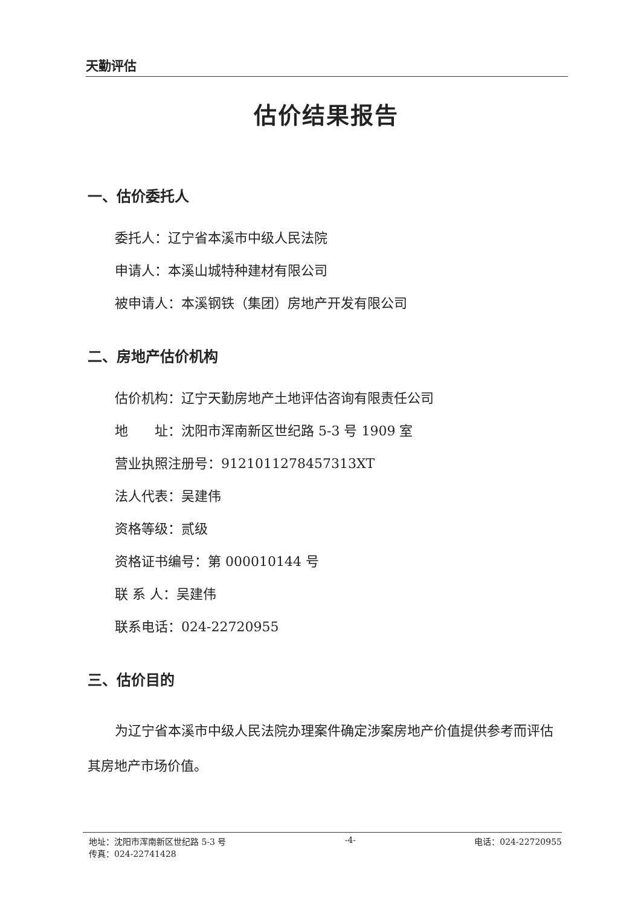天勤评估
估价结果报告
一、估价委托人
委托人：辽宁省本溪市中级人民法院
申请人：本溪山城特种建材有限公司
被申请人：本溪钢铁（集团）房地产开发有限公司
二、房地产估价机构
估价机构：辽宁天勤房地产土地评估咨询有限责任公司
地  址：沈阳市浑南新区世纪路 5-3 号 1909 室
营业执照注册号：9121011278457313XT
法人代表：吴建伟
资格等级：贰级
资格证书编号：第 000010144 号
联 系 人：吴建伟
联系电话：024-22720955
三、估价目的
为辽宁省本溪市中级人民法院办理案件确定涉案房地产价值提供参考而评估其房地产市场价值。
地址：沈阳市浑南新区世纪路 5-3 号
传真：024-22741428
-4- 电话：024-22720955